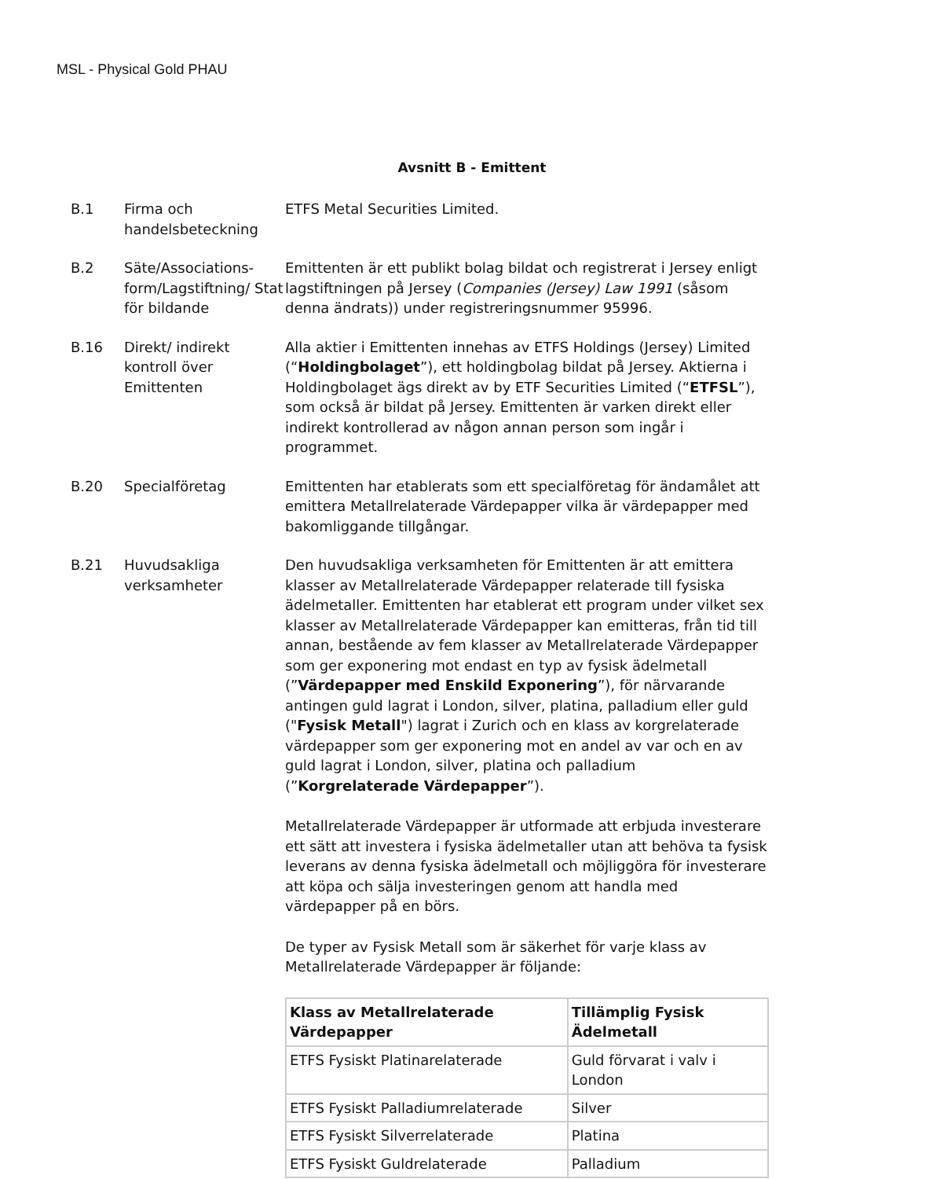MSL - Physical Gold PHAU
Avsnitt B - Emittent
B.1 Firma och handelsbeteckning
ETFS Metal Securities Limited.
B.2 Säte/Associations-form/Lagstiftning/ Stat för bildande
Emittenten är ett publikt bolag bildat och registrerat i Jersey enligt lagstiftningen på Jersey (Companies (Jersey) Law 1991 (såsom denna ändrats)) under registreringsnummer 95996.
B.16 Direkt/ indirekt kontroll över Emittenten
Alla aktier i Emittenten innehas av ETFS Holdings (Jersey) Limited (“Holdingbolaget”), ett holdingbolag bildat på Jersey. Aktierna i Holdingbolaget ägs direkt av by ETF Securities Limited (“ETFSL”), som också är bildat på Jersey. Emittenten är varken direkt eller indirekt kontrollerad av någon annan person som ingår i programmet.
B.20 Specialföretag Emittenten har etablerats som ett specialföretag för ändamålet att emittera Metallrelaterade Värdepapper vilka är värdepapper med bakomliggande tillgångar.
B.21 Huvudsakliga verksamheter
Den huvudsakliga verksamheten för Emittenten är att emittera klasser av Metallrelaterade Värdepapper relaterade till fysiska ädelmetaller. Emittenten har etablerat ett program under vilket sex klasser av Metallrelaterade Värdepapper kan emitteras, från tid till annan, bestående av fem klasser av Metallrelaterade Värdepapper som ger exponering mot endast en typ av fysisk ädelmetall (”Värdepapper med Enskild Exponering”), för närvarande antingen guld lagrat i London, silver, platina, palladium eller guld ("Fysisk Metall") lagrat i Zurich och en klass av korgrelaterade värdepapper som ger exponering mot en andel av var och en av guld lagrat i London, silver, platina och palladium (”Korgrelaterade Värdepapper”).
Metallrelaterade Värdepapper är utformade att erbjuda investerare ett sätt att investera i fysiska ädelmetaller utan att behöva ta fysisk leverans av denna fysiska ädelmetall och möjliggöra för investerare att köpa och sälja investeringen genom att handla med värdepapper på en börs.
De typer av Fysisk Metall som är säkerhet för varje klass av Metallrelaterade Värdepapper är följande:
| Klass av Metallrelaterade Värdepapper | Tillämplig Fysisk Ädelmetall |
| --- | --- |
| ETFS Fysiskt Platinarelaterade | Guld förvarat i valv i London |
| ETFS Fysiskt Palladiumrelaterade | Silver |
| ETFS Fysiskt Silverrelaterade | Platina |
| ETFS Fysiskt Guldrelaterade | Palladium |